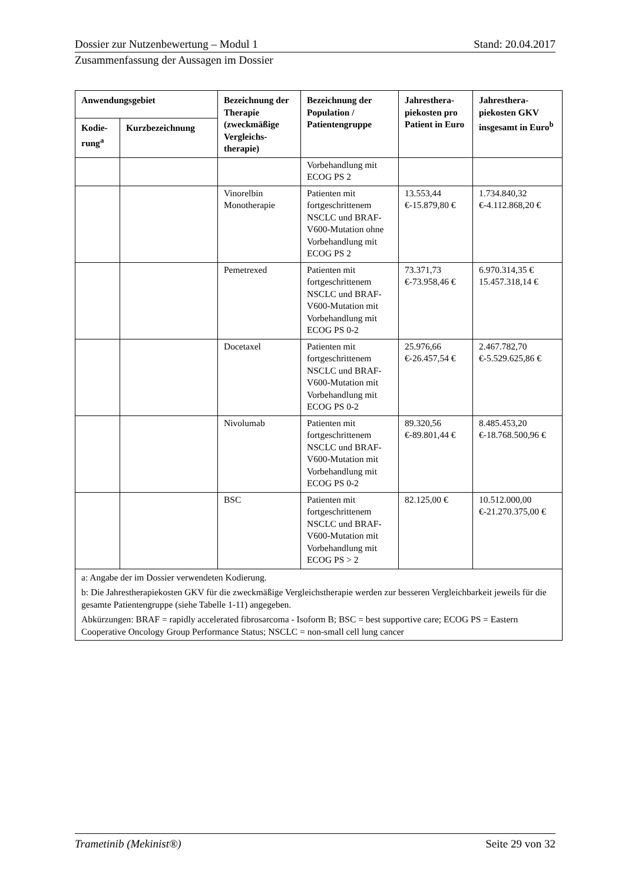Dossier zur Nutzenbewertung – Modul 1 Stand: 20.04.2017
Zusammenfassung der Aussagen im Dossier
| Anwendungsgebiet | | Bezeichnung der Therapie (zweckmäßige Vergleichs-therapie) | Bezeichnung der Population / Patientengruppe | Jahresthera-piekosten pro Patient in Euro | Jahresthera-piekosten GKV insgesamt in Euro<sup>b</sup> |
| --- | --- | --- | --- | --- | --- |
| Kodie-rung<sup>a</sup> | Kurzbezeichnung | | | | |
| | | | Vorbehandlung mit ECOG PS 2 | | |
| | | Vinorelbin Monotherapie | Patienten mit fortgeschrittenem NSCLC und BRAF-V600-Mutation ohne Vorbehandlung mit ECOG PS 2 | 13.553,44 €-15.879,80 € | 1.734.840,32 €-4.112.868,20 € |
| | | Pemetrexed | Patienten mit fortgeschrittenem NSCLC und BRAF-V600-Mutation mit Vorbehandlung mit ECOG PS 0-2 | 73.371,73 €-73.958,46 € | 6.970.314,35 € 15.457.318,14 € |
| | | Docetaxel | Patienten mit fortgeschrittenem NSCLC und BRAF-V600-Mutation mit Vorbehandlung mit ECOG PS 0-2 | 25.976,66 €-26.457,54 € | 2.467.782,70 €-5.529.625,86 € |
| | | Nivolumab | Patienten mit fortgeschrittenem NSCLC und BRAF-V600-Mutation mit Vorbehandlung mit ECOG PS 0-2 | 89.320,56 €-89.801,44 € | 8.485.453,20 €-18.768.500,96 € |
| | | BSC | Patienten mit fortgeschrittenem NSCLC und BRAF-V600-Mutation mit Vorbehandlung mit ECOG PS > 2 | 82.125,00 € | 10.512.000,00 €-21.270.375,00 € |
| a: Angabe der im Dossier verwendeten Kodierung. b: Die Jahrestherapiekosten GKV für die zweckmäßige Vergleichstherapie werden zur besseren Vergleichbarkeit jeweils für die gesamte Patientengruppe (siehe Tabelle 1-11) angegeben. Abkürzungen: BRAF = rapidly accelerated fibrosarcoma - Isoform B; BSC = best supportive care; ECOG PS = Eastern Cooperative Oncology Group Performance Status; NSCLC = non-small cell lung cancer | | | | | |
Trametinib (Mekinist®) Seite 29 von 32